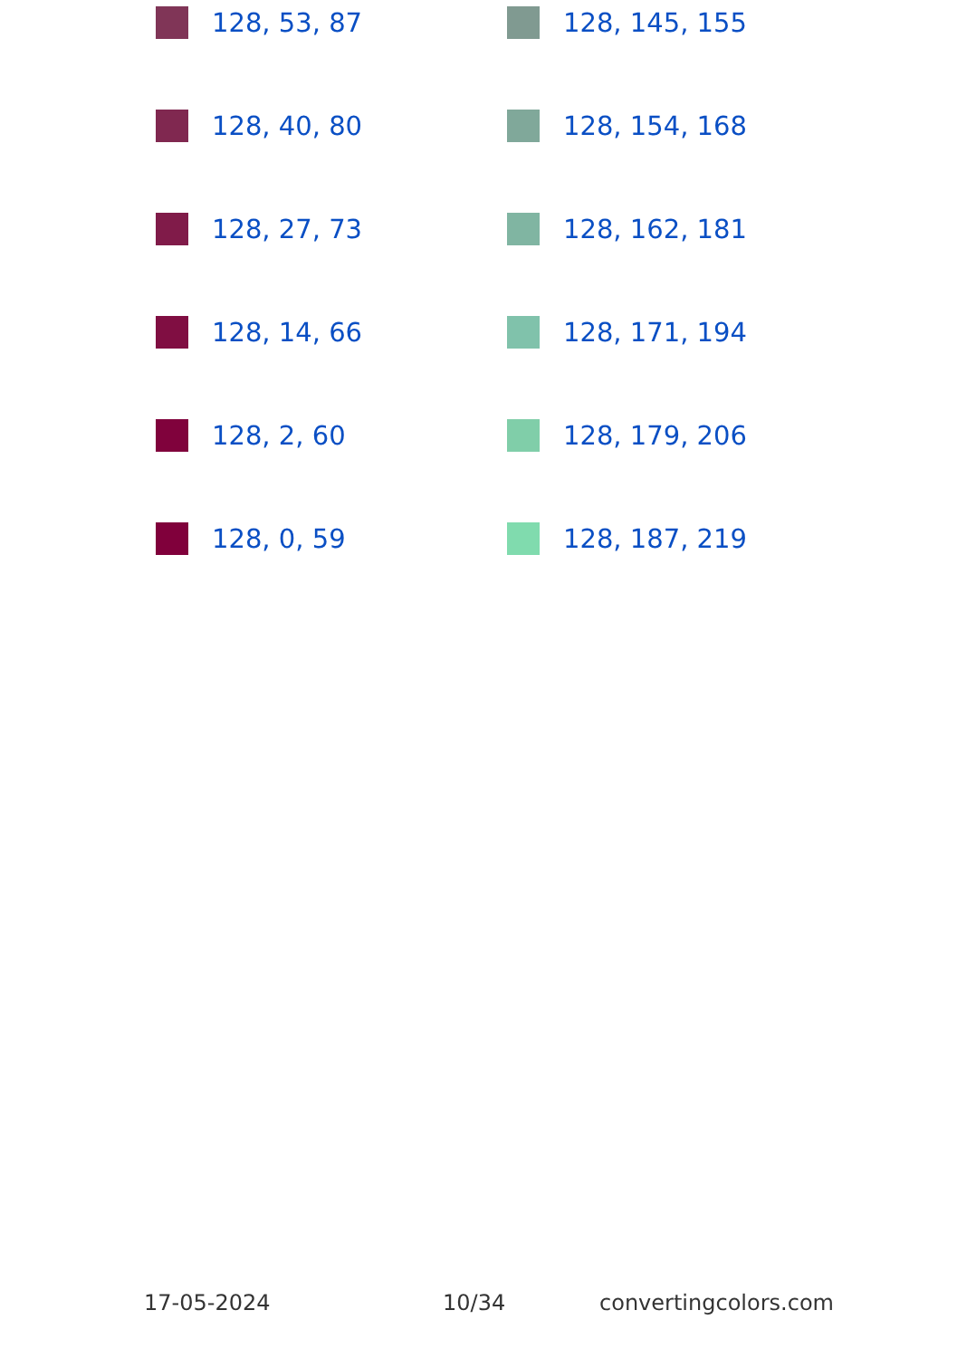128, 53, 87 128, 145, 155
128, 40, 80 128, 154, 168
128, 27, 73 128, 162, 181
128, 14, 66 128, 171, 194
128, 2, 60 128, 179, 206
128, 0, 59 128, 187, 219
17-05-2024 10/34 convertingcolors.com